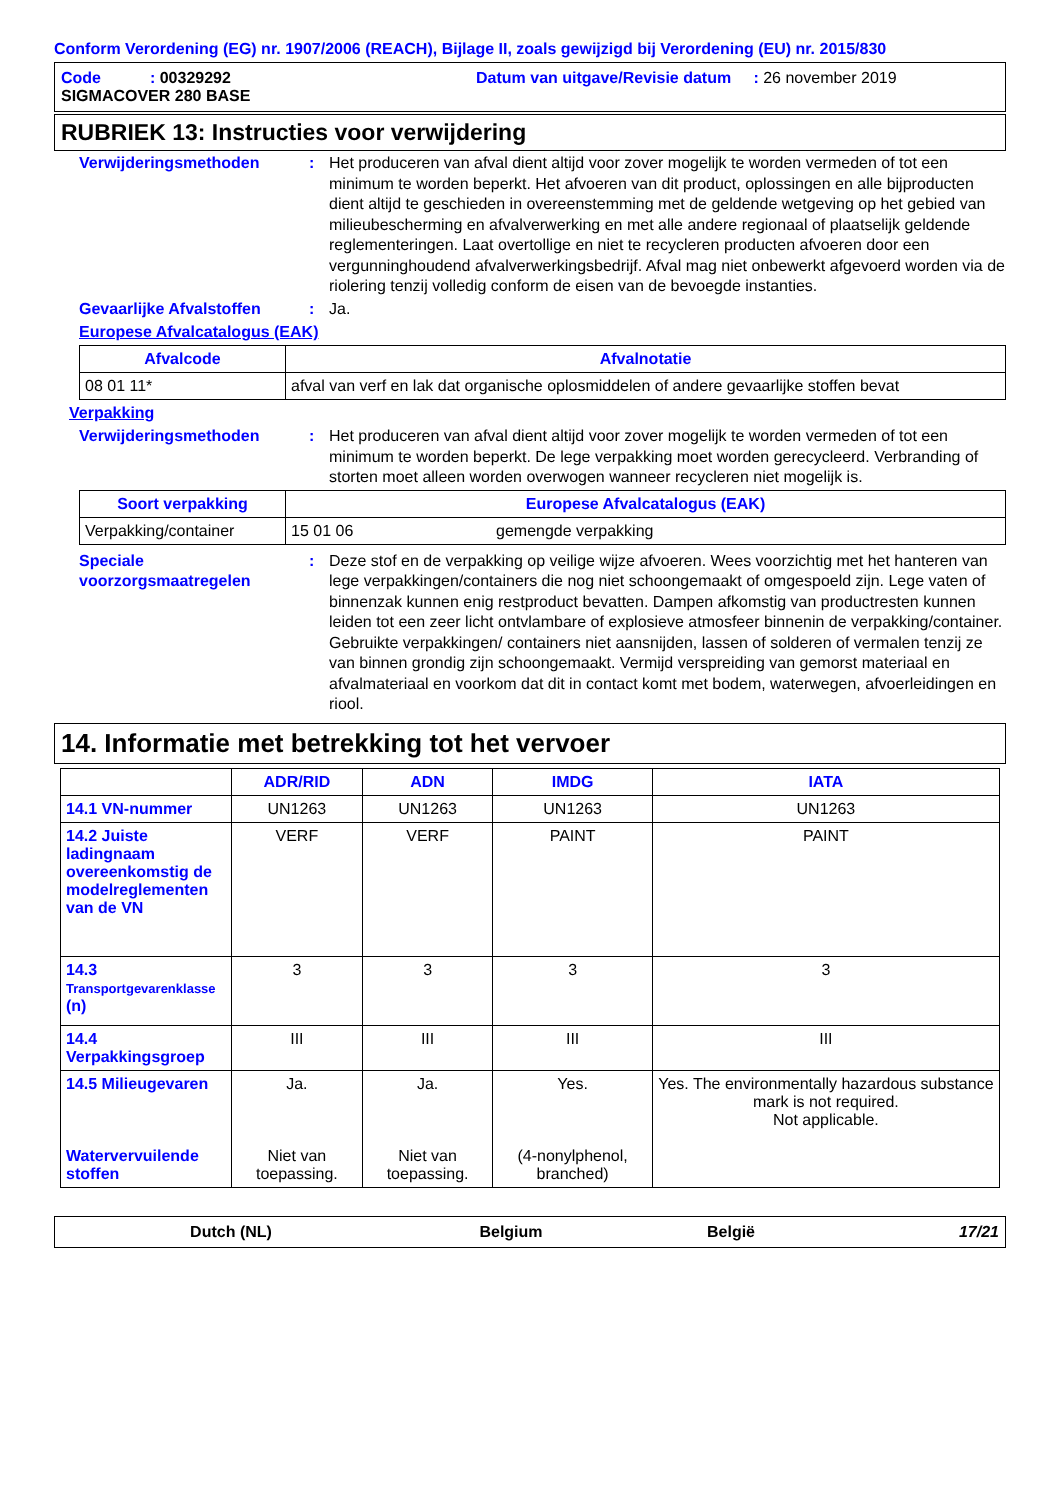Conform Verordening (EG) nr. 1907/2006 (REACH), Bijlage II, zoals gewijzigd bij Verordening (EU) nr. 2015/830
Code : 00329292 Datum van uitgave/Revisie datum : 26 november 2019
SIGMACOVER 280 BASE
RUBRIEK 13: Instructies voor verwijdering
Verwijderingsmethoden : Het produceren van afval dient altijd voor zover mogelijk te worden vermeden of tot een minimum te worden beperkt. Het afvoeren van dit product, oplossingen en alle bijproducten dient altijd te geschieden in overeenstemming met de geldende wetgeving op het gebied van milieubescherming en afvalverwerking en met alle andere regionaal of plaatselijk geldende reglementeringen. Laat overtollige en niet te recycleren producten afvoeren door een vergunninghoudend afvalverwerkingsbedrijf. Afval mag niet onbewerkt afgevoerd worden via de riolering tenzij volledig conform de eisen van de bevoegde instanties.
Gevaarlijke Afvalstoffen
: Ja.
Europese Afvalcatalogus (EAK)
| Afvalcode | Afvalnotatie |
| --- | --- |
| 08 01 11* | afval van verf en lak dat organische oplosmiddelen of andere gevaarlijke stoffen bevat |
Verpakking
Verwijderingsmethoden : Het produceren van afval dient altijd voor zover mogelijk te worden vermeden of tot een minimum te worden beperkt. De lege verpakking moet worden gerecycleerd. Verbranding of storten moet alleen worden overwogen wanneer recycleren niet mogelijk is.
| Soort verpakking | Europese Afvalcatalogus (EAK) | |
| --- | --- | --- |
| Verpakking/container | 15 01 06 | gemengde verpakking |
Speciale voorzorgsmaatregelen
: Deze stof en de verpakking op veilige wijze afvoeren. Wees voorzichtig met het hanteren van lege verpakkingen/containers die nog niet schoongemaakt of omgespoeld zijn. Lege vaten of binnenzak kunnen enig restproduct bevatten. Dampen afkomstig van productresten kunnen leiden tot een zeer licht ontvlambare of explosieve atmosfeer binnenin de verpakking/container. Gebruikte verpakkingen/ containers niet aansnijden, lassen of solderen of vermalen tenzij ze van binnen grondig zijn schoongemaakt. Vermijd verspreiding van gemorst materiaal en afvalmateriaal en voorkom dat dit in contact komt met bodem, waterwegen, afvoerleidingen en riool.
14. Informatie met betrekking tot het vervoer
| | ADR/RID | ADN | IMDG | IATA |
| --- | --- | --- | --- | --- |
| 14.1 VN-nummer | UN1263 | UN1263 | UN1263 | UN1263 |
| 14.2 Juiste ladingnaam overeenkomstig de modelreglementen van de VN | VERF | VERF | PAINT | PAINT |
| 14.3 Transportgevarenklasse (n) | 3 | 3 | 3 | 3 |
| 14.4 Verpakkingsgroep | III | III | III | III |
| 14.5 Milieugevaren Watervervuilende stoffen | Ja. Niet van toepassing. | Ja. Niet van toepassing. | Yes. (4-nonylphenol, branched) | Yes. The environmentally hazardous substance mark is not required. Not applicable. |
Dutch (NL) Belgium België 17/21